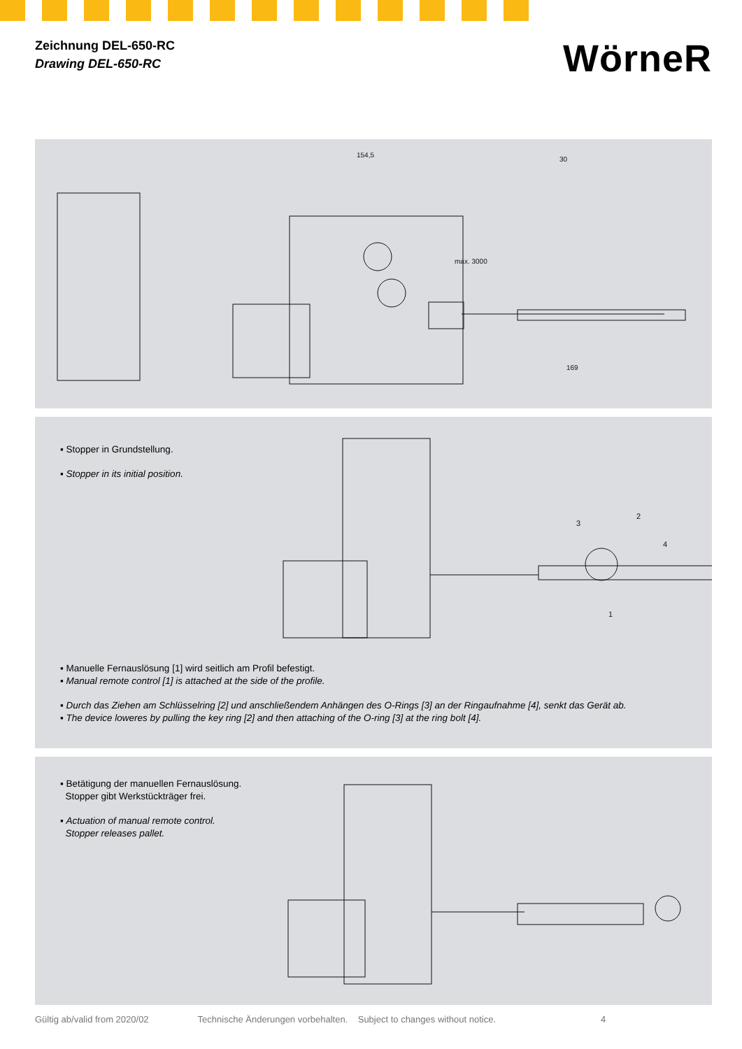Zeichnung DEL-650-RC
Drawing DEL-650-RC
WörneR
154,5
max. 3000
30
169
▪ Stopper in Grundstellung.
▪ Stopper in its initial position.
3
2
4
1
▪ Manuelle Fernauslösung [1] wird seitlich am Profil befestigt.
▪ Manual remote control [1] is attached at the side of the profile.
▪ Durch das Ziehen am Schlüsselring [2] und anschließendem Anhängen des O-Rings [3] an der Ringaufnahme [4], senkt das Gerät ab.
▪ The device loweres by pulling the key ring [2] and then attaching of the O-ring [3] at the ring bolt [4].
▪ Betätigung der manuellen Fernauslösung.
Stopper gibt Werkstückträger frei.
▪ Actuation of manual remote control.
Stopper releases pallet.
Gültig ab/valid from 2020/02 Technische Änderungen vorbehalten. Subject to changes without notice. 4